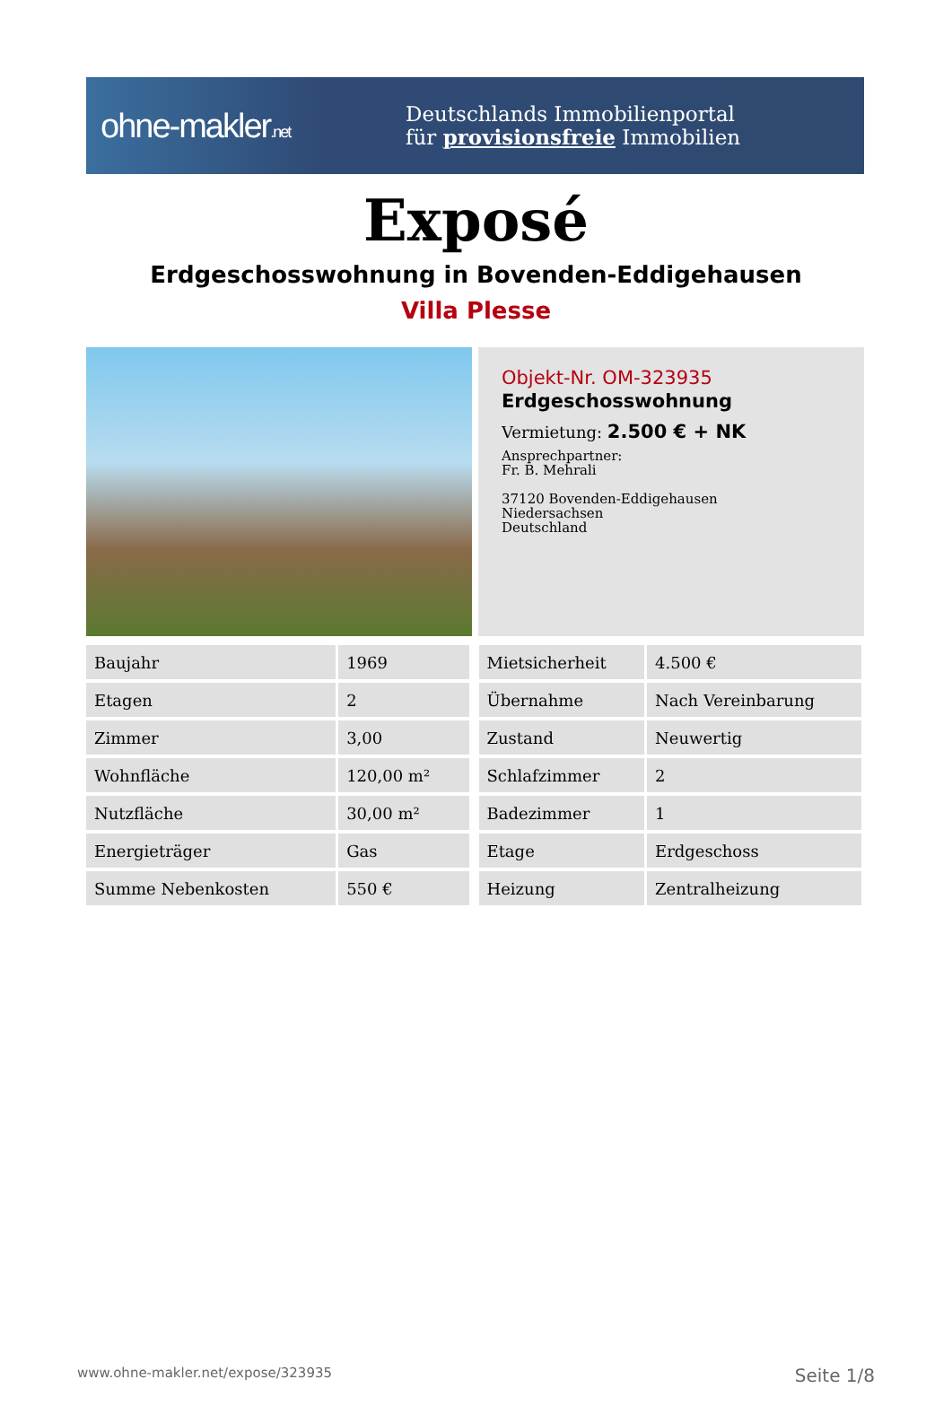ohne-makler.net
Deutschlands Immobilienportal
für provisionsfreie Immobilien
Exposé
Erdgeschosswohnung in Bovenden-Eddigehausen
Villa Plesse
Objekt-Nr. OM-323935
Erdgeschosswohnung
Vermietung: 2.500 € + NK
Ansprechpartner:
Fr. B. Mehrali
37120 Bovenden-Eddigehausen
Niedersachsen
Deutschland
| Baujahr | 1969 |
| Etagen | 2 |
| Zimmer | 3,00 |
| Wohnfläche | 120,00 m² |
| Nutzfläche | 30,00 m² |
| Energieträger | Gas |
| Summe Nebenkosten | 550 € |
| Mietsicherheit | 4.500 € |
| Übernahme | Nach Vereinbarung |
| Zustand | Neuwertig |
| Schlafzimmer | 2 |
| Badezimmer | 1 |
| Etage | Erdgeschoss |
| Heizung | Zentralheizung |
www.ohne-makler.net/expose/323935 Seite 1/8